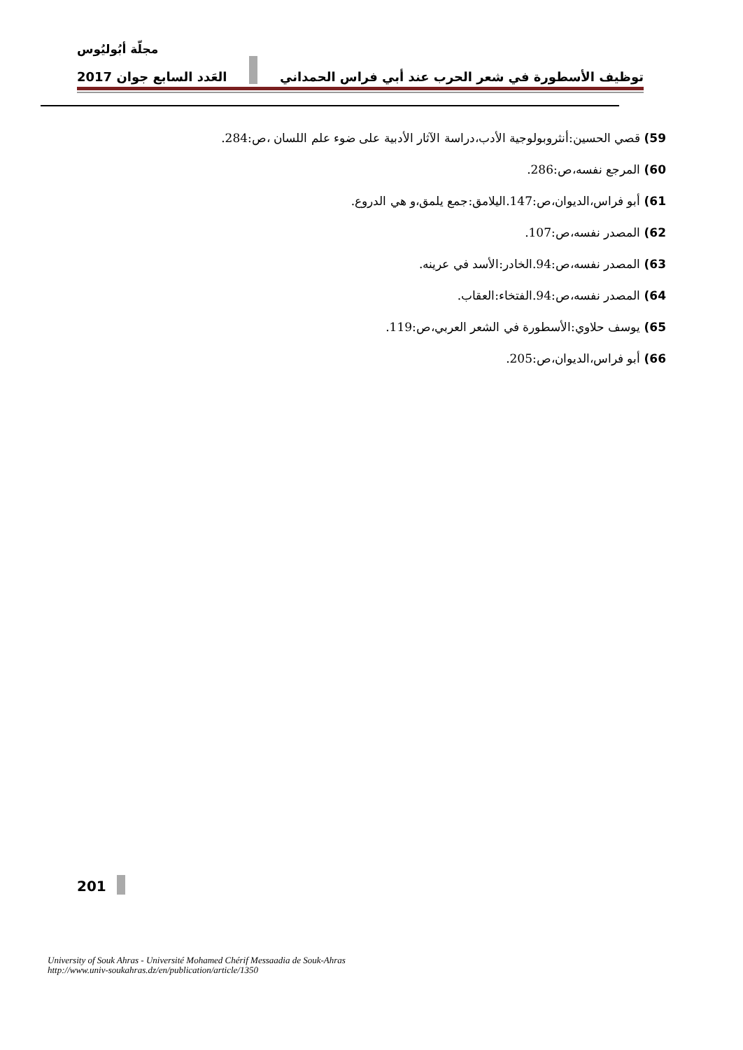مجلّة أبُوليُوس
2017 العَدد السابع جوان توظيف الأسطورة في شعر الحرب عند أبي فراس الحمداني
59) قصي الحسين:أنثروبولوجية الأدب،دراسة الآثار الأدبية على ضوء علم اللسان ،ص:284.
60) المرجع نفسه،ص:286.
61) أبو فراس،الديوان،ص:147.اليلامق:جمع يلمق،و هي الدروع.
62) المصدر نفسه،ص:107.
63) المصدر نفسه،ص:94.الخادر:الأسد في عرينه.
64) المصدر نفسه،ص:94.الفتخاء:العقاب.
65) يوسف حلاوي:الأسطورة في الشعر العربي،ص:119.
66) أبو فراس،الديوان،ص:205.
201
University of Souk Ahras - Université Mohamed Chérif Messaadia de Souk-Ahras
http://www.univ-soukahras.dz/en/publication/article/1350